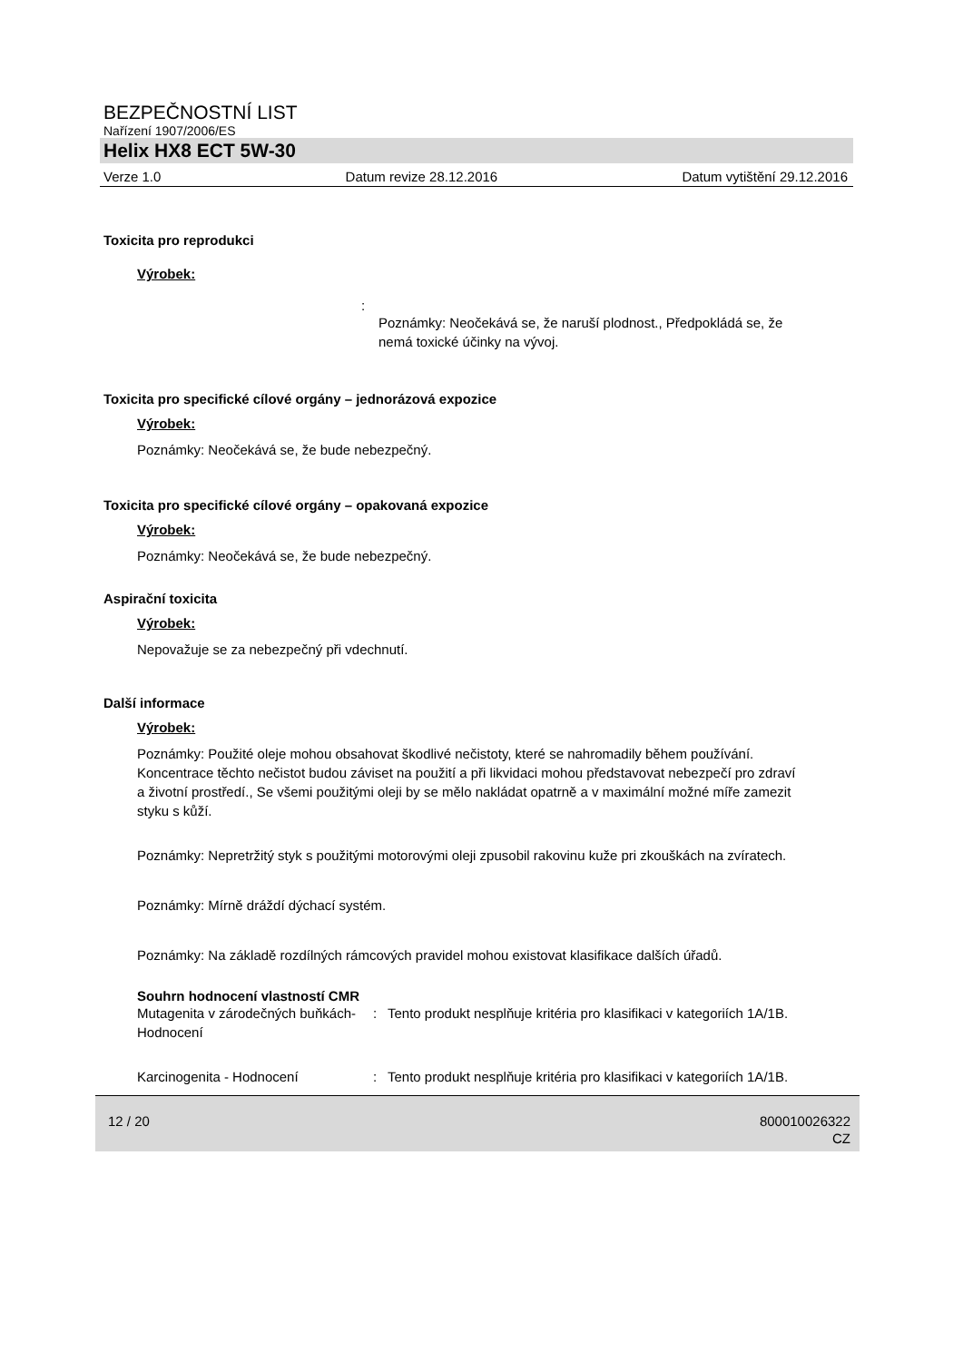BEZPEČNOSTNÍ LIST
Nařízení 1907/2006/ES
Helix HX8 ECT 5W-30
Verze 1.0 Datum revize 28.12.2016 Datum vytištění 29.12.2016
Toxicita pro reprodukci
Výrobek:
:
Poznámky: Neočekává se, že naruší plodnost., Předpokládá se, že nemá toxické účinky na vývoj.
Toxicita pro specifické cílové orgány – jednorázová expozice
Výrobek:
Poznámky: Neočekává se, že bude nebezpečný.
Toxicita pro specifické cílové orgány – opakovaná expozice
Výrobek:
Poznámky: Neočekává se, že bude nebezpečný.
Aspirační toxicita
Výrobek:
Nepovažuje se za nebezpečný při vdechnutí.
Další informace
Výrobek:
Poznámky: Použité oleje mohou obsahovat škodlivé nečistoty, které se nahromadily během používání. Koncentrace těchto nečistot budou záviset na použití a při likvidaci mohou představovat nebezpečí pro zdraví a životní prostředí., Se všemi použitými oleji by se mělo nakládat opatrně a v maximální možné míře zamezit styku s kůží.
Poznámky: Nepretržitý styk s použitými motorovými oleji zpusobil rakovinu kuže pri zkouškách na zvíratech.
Poznámky: Mírně dráždí dýchací systém.
Poznámky: Na základě rozdílných rámcových pravidel mohou existovat klasifikace dalších úřadů.
Souhrn hodnocení vlastností CMR
Mutagenita v zárodečných buňkách- Hodnocení
: Tento produkt nesplňuje kritéria pro klasifikaci v kategoriích 1A/1B.
Karcinogenita - Hodnocení : Tento produkt nesplňuje kritéria pro klasifikaci v kategoriích 1A/1B.
12 / 20 800010026322
CZ